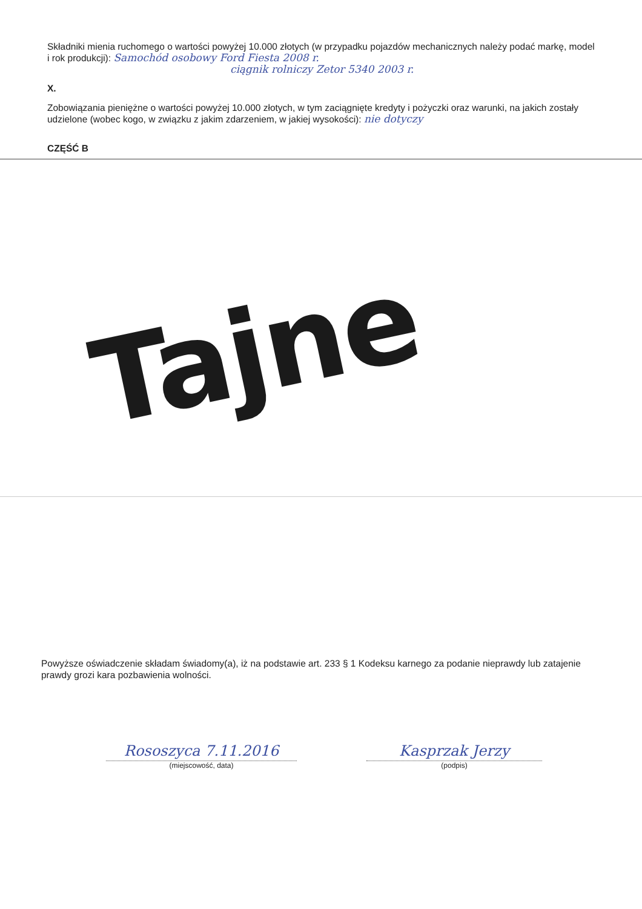Składniki mienia ruchomego o wartości powyżej 10.000 złotych (w przypadku pojazdów mechanicznych należy podać markę, model i rok produkcji): Samochód osobowy Ford Fiesta 2008 r.
ciągnik rolniczy Zetor 5340 2003 r.
X.
Zobowiązania pieniężne o wartości powyżej 10.000 złotych, w tym zaciągnięte kredyty i pożyczki oraz warunki, na jakich zostały udzielone (wobec kogo, w związku z jakim zdarzeniem, w jakiej wysokości): nie dotyczy
CZĘŚĆ B
Tajne
Powyższe oświadczenie składam świadomy(a), iż na podstawie art. 233 § 1 Kodeksu karnego za podanie nieprawdy lub zatajenie prawdy grozi kara pozbawienia wolności.
Rososzyca 7.11.2016
(miejscowość, data)
Kasprzak Jerzy
(podpis)